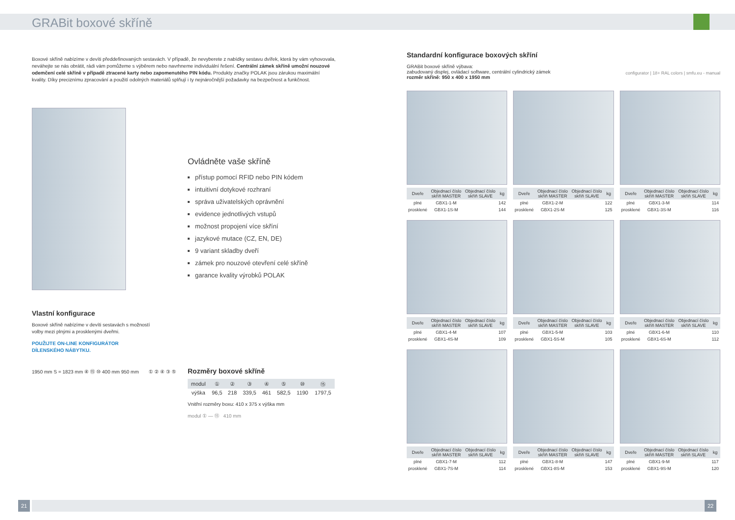GRABit boxové skříně
Boxové skříně nabízíme v devíti předdefinovaných sestavách. V případě, že nevyberete z nabídky sestavu dvířek, která by vám vyhovovala, neváhejte se nás obrátit, rádi vám pomůžeme s výběrem nebo navrhneme individuální řešení. Centrální zámek skříně umožní nouzové odemčení celé skříně v případě ztracené karty nebo zapomenutého PIN kódu. Produkty značky POLAK jsou zárukou maximální kvality. Díky preciznímu zpracování a použití odolných materiálů splňují i ty nejnáročnější požadavky na bezpečnost a funkčnost.
Vlastní konfigurace
Boxové skříně nabízíme v devíti sestavách s možností volby mezi plnými a prosklenými dveřmi.
POUŽIJTE ON-LINE KONFIGURÁTOR
DÍLENSKÉHO NÁBYTKU.
1950 mm S = 1823 mm ④ ⑮ ⑩ 400 mm 950 mm
① ② ④ ③ ⑤
Ovládněte vaše skříně
přístup pomocí RFID nebo PIN kódem
intuitivní dotykové rozhraní
správa uživatelských oprávnění
evidence jednotlivých vstupů
možnost propojení více skříní
jazykové mutace (CZ, EN, DE)
9 variant skladby dveří
zámek pro nouzové otevření celé skříně
garance kvality výrobků POLAK
Rozměry boxové skříně
| modul | ① | ② | ③ | ④ | ⑤ | ⑩ | ⑮ |
| --- | --- | --- | --- | --- | --- | --- | --- |
| výška | 96,5 | 218 | 339,5 | 461 | 582,5 | 1190 | 1797,5 |
Vnitřní rozměry boxu: 410 x 375 x výška mm
modul ① — ⑮ 410 mm
Standardní konfigurace boxových skříní
GRABit boxové skříně výbava:
zabudovaný displej, ovládací software, centrální cylindrický zámek
rozměr skříně: 950 x 400 x 1950 mm
configurator | 18+ RAL colors | smfu.eu - manual
| Dveře | Objednací číslo skříň MASTER | Objednací číslo skříň SLAVE | kg |
| --- | --- | --- | --- |
| plné | GBX1-1-M | | 142 |
| prosklené | GBX1-1S-M | | 144 |
| Dveře | Objednací číslo skříň MASTER | Objednací číslo skříň SLAVE | kg |
| --- | --- | --- | --- |
| plné | GBX1-2-M | | 122 |
| prosklené | GBX1-2S-M | | 125 |
| Dveře | Objednací číslo skříň MASTER | Objednací číslo skříň SLAVE | kg |
| --- | --- | --- | --- |
| plné | GBX1-3-M | | 114 |
| prosklené | GBX1-3S-M | | 116 |
| Dveře | Objednací číslo skříň MASTER | Objednací číslo skříň SLAVE | kg |
| --- | --- | --- | --- |
| plné | GBX1-4-M | | 107 |
| prosklené | GBX1-4S-M | | 109 |
| Dveře | Objednací číslo skříň MASTER | Objednací číslo skříň SLAVE | kg |
| --- | --- | --- | --- |
| plné | GBX1-5-M | | 103 |
| prosklené | GBX1-5S-M | | 105 |
| Dveře | Objednací číslo skříň MASTER | Objednací číslo skříň SLAVE | kg |
| --- | --- | --- | --- |
| plné | GBX1-6-M | | 110 |
| prosklené | GBX1-6S-M | | 112 |
| Dveře | Objednací číslo skříň MASTER | Objednací číslo skříň SLAVE | kg |
| --- | --- | --- | --- |
| plné | GBX1-7-M | | 112 |
| prosklené | GBX1-7S-M | | 114 |
| Dveře | Objednací číslo skříň MASTER | Objednací číslo skříň SLAVE | kg |
| --- | --- | --- | --- |
| plné | GBX1-8-M | | 147 |
| prosklené | GBX1-8S-M | | 153 |
| Dveře | Objednací číslo skříň MASTER | Objednací číslo skříň SLAVE | kg |
| --- | --- | --- | --- |
| plné | GBX1-9-M | | 117 |
| prosklené | GBX1-9S-M | | 120 |
21 22